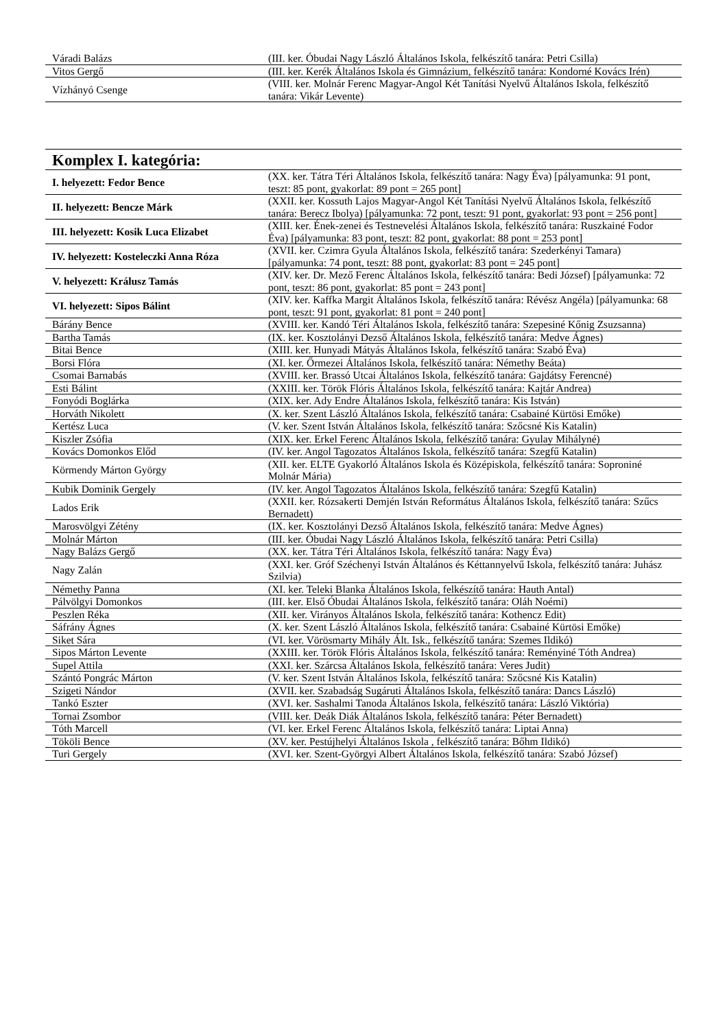| Váradi Balázs | (III. ker. Óbudai Nagy László Általános Iskola, felkészítő tanára: Petri Csilla) |
| Vitos Gergő | (III. ker. Kerék Általános Iskola és Gimnázium, felkészítő tanára: Kondorné Kovács Irén) |
| Vízhányó Csenge | (VIII. ker. Molnár Ferenc Magyar-Angol Két Tanítási Nyelvű Általános Iskola, felkészítő tanára: Vikár Levente) |
Komplex I. kategória:
| I. helyezett: Fedor Bence | (XX. ker. Tátra Téri Általános Iskola, felkészítő tanára: Nagy Éva) [pályamunka: 91 pont, teszt: 85 pont, gyakorlat: 89 pont = 265 pont] |
| II. helyezett: Bencze Márk | (XXII. ker. Kossuth Lajos Magyar-Angol Két Tanítási Nyelvű Általános Iskola, felkészítő tanára: Berecz Ibolya) [pályamunka: 72 pont, teszt: 91 pont, gyakorlat: 93 pont = 256 pont] |
| III. helyezett: Kosik Luca Elizabet | (XIII. ker. Ének-zenei és Testnevelési Általános Iskola, felkészítő tanára: Ruszkainé Fodor Éva) [pályamunka: 83 pont, teszt: 82 pont, gyakorlat: 88 pont = 253 pont] |
| IV. helyezett: Kosteleczki Anna Róza | (XVII. ker. Czimra Gyula Általános Iskola, felkészítő tanára: Szederkényi Tamara) [pályamunka: 74 pont, teszt: 88 pont, gyakorlat: 83 pont = 245 pont] |
| V. helyezett: Králusz Tamás | (XIV. ker. Dr. Mező Ferenc Általános Iskola, felkészítő tanára: Bedi József) [pályamunka: 72 pont, teszt: 86 pont, gyakorlat: 85 pont = 243 pont] |
| VI. helyezett: Sipos Bálint | (XIV. ker. Kaffka Margit Általános Iskola, felkészítő tanára: Révész Angéla) [pályamunka: 68 pont, teszt: 91 pont, gyakorlat: 81 pont = 240 pont] |
| Bárány Bence | (XVIII. ker. Kandó Téri Általános Iskola, felkészítő tanára: Szepesiné Kőnig Zsuzsanna) |
| Bartha Tamás | (IX. ker. Kosztolányi Dezső Általános Iskola, felkészítő tanára: Medve Ágnes) |
| Bitai Bence | (XIII. ker. Hunyadi Mátyás Általános Iskola, felkészítő tanára: Szabó Éva) |
| Borsi Flóra | (XI. ker. Őrmezei Általános Iskola, felkészítő tanára: Némethy Beáta) |
| Csomai Barnabás | (XVIII. ker. Brassó Utcai Általános Iskola, felkészítő tanára: Gajdátsy Ferencné) |
| Esti Bálint | (XXIII. ker. Török Flóris Általános Iskola, felkészítő tanára: Kajtár Andrea) |
| Fonyódi Boglárka | (XIX. ker. Ady Endre Általános Iskola, felkészítő tanára: Kis István) |
| Horváth Nikolett | (X. ker. Szent László Általános Iskola, felkészítő tanára: Csabainé Kürtösi Emőke) |
| Kertész Luca | (V. ker. Szent István Általános Iskola, felkészítő tanára: Szőcsné Kis Katalin) |
| Kiszler Zsófia | (XIX. ker. Erkel Ferenc Általános Iskola, felkészítő tanára: Gyulay Mihályné) |
| Kovács Domonkos Előd | (IV. ker. Angol Tagozatos Általános Iskola, felkészítő tanára: Szegfű Katalin) |
| Körmendy Márton György | (XII. ker. ELTE Gyakorló Általános Iskola és Középiskola, felkészítő tanára: Soproniné Molnár Mária) |
| Kubik Dominik Gergely | (IV. ker. Angol Tagozatos Általános Iskola, felkészítő tanára: Szegfű Katalin) |
| Lados Erik | (XXII. ker. Rózsakerti Demjén István Református Általános Iskola, felkészítő tanára: Szűcs Bernadett) |
| Marosvölgyi Zétény | (IX. ker. Kosztolányi Dezső Általános Iskola, felkészítő tanára: Medve Ágnes) |
| Molnár Márton | (III. ker. Óbudai Nagy László Általános Iskola, felkészítő tanára: Petri Csilla) |
| Nagy Balázs Gergő | (XX. ker. Tátra Téri Általános Iskola, felkészítő tanára: Nagy Éva) |
| Nagy Zalán | (XXI. ker. Gróf Széchenyi István Általános és Kéttannyelvű Iskola, felkészítő tanára: Juhász Szilvia) |
| Némethy Panna | (XI. ker. Teleki Blanka Általános Iskola, felkészítő tanára: Hauth Antal) |
| Pálvölgyi Domonkos | (III. ker. Első Óbudai Általános Iskola, felkészítő tanára: Oláh Noémi) |
| Peszlen Réka | (XII. ker. Virányos Általános Iskola, felkészítő tanára: Kothencz Edit) |
| Sáfrány Ágnes | (X. ker. Szent László Általános Iskola, felkészítő tanára: Csabainé Kürtösi Emőke) |
| Siket Sára | (VI. ker. Vörösmarty Mihály Ált. Isk., felkészítő tanára: Szemes Ildikó) |
| Sipos Márton Levente | (XXIII. ker. Török Flóris Általános Iskola, felkészítő tanára: Reményiné Tóth Andrea) |
| Supel Attila | (XXI. ker. Szárcsa Általános Iskola, felkészítő tanára: Veres Judit) |
| Szántó Pongrác Márton | (V. ker. Szent István Általános Iskola, felkészítő tanára: Szőcsné Kis Katalin) |
| Szigeti Nándor | (XVII. ker. Szabadság Sugáruti Általános Iskola, felkészítő tanára: Dancs László) |
| Tankó Eszter | (XVI. ker. Sashalmi Tanoda Általános Iskola, felkészítő tanára: László Viktória) |
| Tornai Zsombor | (VIII. ker. Deák Diák Általános Iskola, felkészítő tanára: Péter Bernadett) |
| Tóth Marcell | (VI. ker. Erkel Ferenc Általános Iskola, felkészítő tanára: Liptai Anna) |
| Tököli Bence | (XV. ker. Pestújhelyi Általános Iskola , felkészítő tanára: Bőhm Ildikó) |
| Turi Gergely | (XVI. ker. Szent-Györgyi Albert Általános Iskola, felkészítő tanára: Szabó József) |